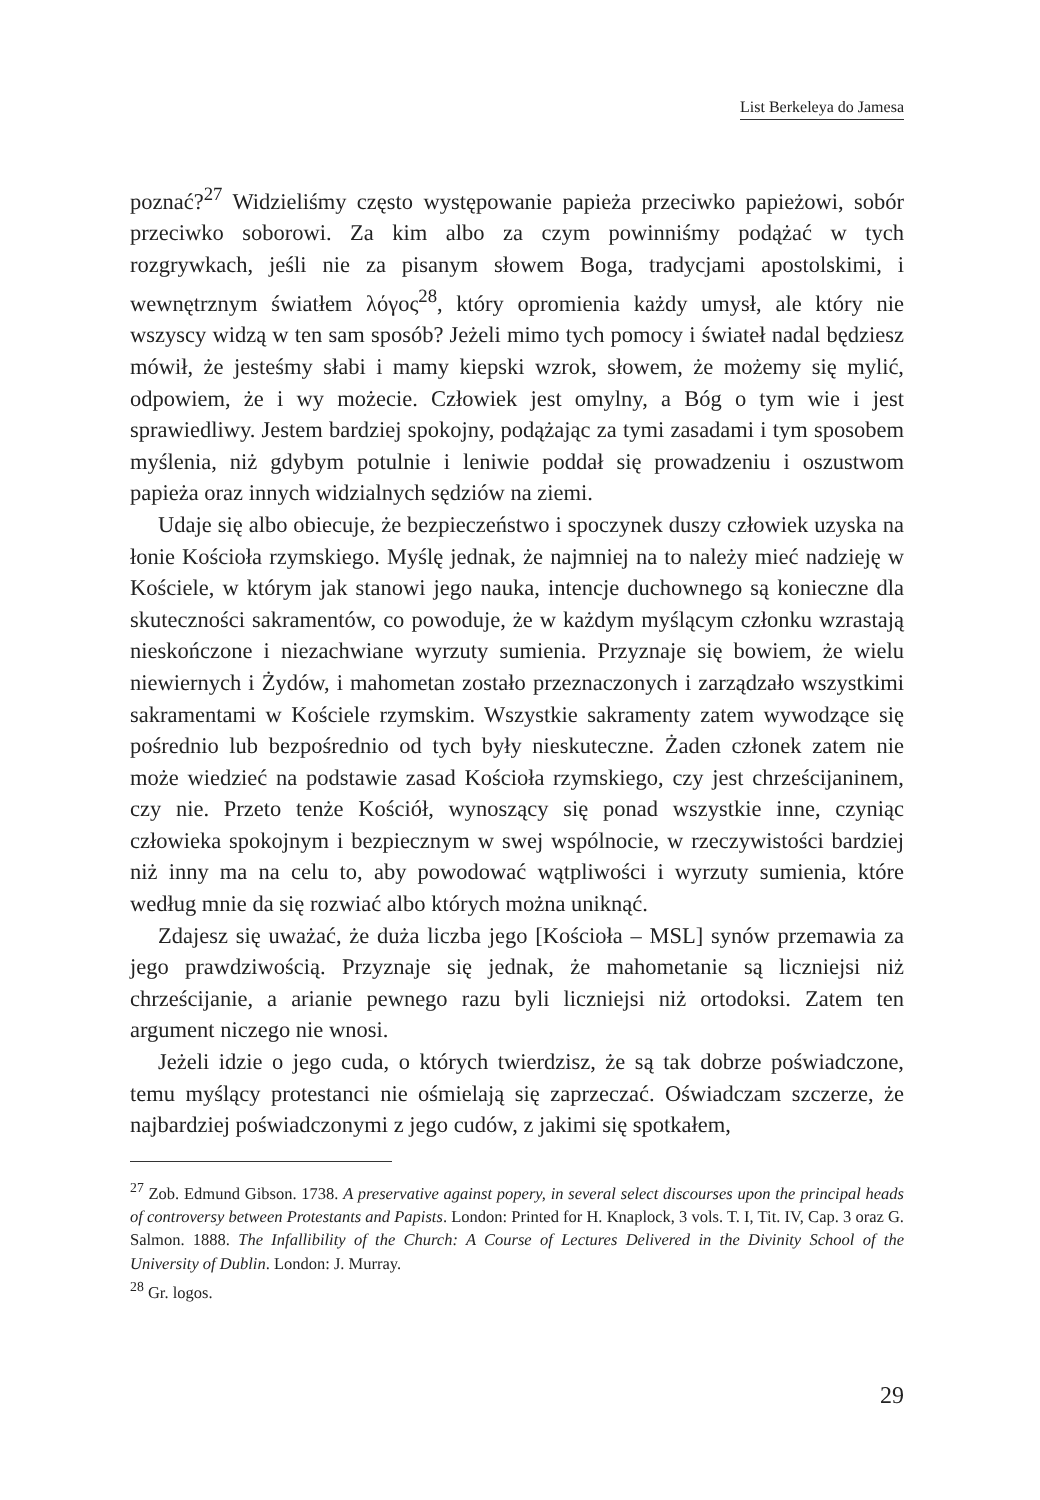List Berkeleya do Jamesa
poznać?<sup>27</sup> Widzieliśmy często występowanie papieża przeciwko papieżowi, sobór przeciwko soborowi. Za kim albo za czym powinniśmy podążać w tych rozgrywkach, jeśli nie za pisanym słowem Boga, tradycjami apostolskimi, i wewnętrznym światłem λόγος<sup>28</sup>, który opromienia każdy umysł, ale który nie wszyscy widzą w ten sam sposób? Jeżeli mimo tych pomocy i świateł nadal będziesz mówił, że jesteśmy słabi i mamy kiepski wzrok, słowem, że możemy się mylić, odpowiem, że i wy możecie. Człowiek jest omylny, a Bóg o tym wie i jest sprawiedliwy. Jestem bardziej spokojny, podążając za tymi zasadami i tym sposobem myślenia, niż gdybym potulnie i leniwie poddał się prowadzeniu i oszustwom papieża oraz innych widzialnych sędziów na ziemi.
Udaje się albo obiecuje, że bezpieczeństwo i spoczynek duszy człowiek uzyska na łonie Kościoła rzymskiego. Myślę jednak, że najmniej na to należy mieć nadzieję w Kościele, w którym jak stanowi jego nauka, intencje duchownego są konieczne dla skuteczności sakramentów, co powoduje, że w każdym myślącym członku wzrastają nieskończone i niezachwiane wyrzuty sumienia. Przyznaje się bowiem, że wielu niewiernych i Żydów, i mahometan zostało przeznaczonych i zarządzało wszystkimi sakramentami w Kościele rzymskim. Wszystkie sakramenty zatem wywodzące się pośrednio lub bezpośrednio od tych były nieskuteczne. Żaden członek zatem nie może wiedzieć na podstawie zasad Kościoła rzymskiego, czy jest chrześcijaninem, czy nie. Przeto tenże Kościół, wynoszący się ponad wszystkie inne, czyniąc człowieka spokojnym i bezpiecznym w swej wspólnocie, w rzeczywistości bardziej niż inny ma na celu to, aby powodować wątpliwości i wyrzuty sumienia, które według mnie da się rozwiać albo których można uniknąć.
Zdajesz się uważać, że duża liczba jego [Kościoła – MSL] synów przemawia za jego prawdziwością. Przyznaje się jednak, że mahometanie są liczniejsi niż chrześcijanie, a arianie pewnego razu byli liczniejsi niż ortodoksi. Zatem ten argument niczego nie wnosi.
Jeżeli idzie o jego cuda, o których twierdzisz, że są tak dobrze poświadczone, temu myślący protestanci nie ośmielają się zaprzeczać. Oświadczam szczerze, że najbardziej poświadczonymi z jego cudów, z jakimi się spotkałem,
<sup>27</sup> Zob. Edmund Gibson. 1738. A preservative against popery, in several select discourses upon the principal heads of controversy between Protestants and Papists. London: Printed for H. Knaplock, 3 vols. T. I, Tit. IV, Cap. 3 oraz G. Salmon. 1888. The Infallibility of the Church: A Course of Lectures Delivered in the Divinity School of the University of Dublin. London: J. Murray.
<sup>28</sup> Gr. logos.
29